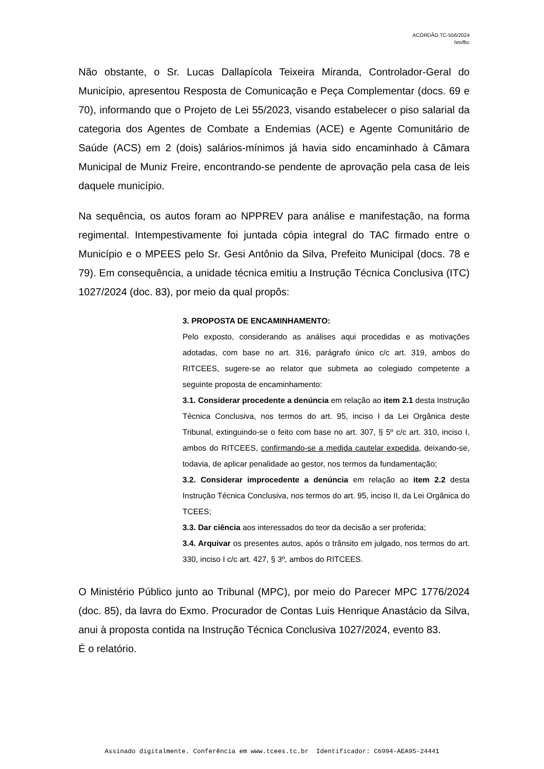ACÓRDÃO TC-556/2024
hm/fbc
Não obstante, o Sr. Lucas Dallapícola Teixeira Miranda, Controlador-Geral do Município, apresentou Resposta de Comunicação e Peça Complementar (docs. 69 e 70), informando que o Projeto de Lei 55/2023, visando estabelecer o piso salarial da categoria dos Agentes de Combate a Endemias (ACE) e Agente Comunitário de Saúde (ACS) em 2 (dois) salários-mínimos já havia sido encaminhado à Câmara Municipal de Muniz Freire, encontrando-se pendente de aprovação pela casa de leis daquele município.
Na sequência, os autos foram ao NPPREV para análise e manifestação, na forma regimental. Intempestivamente foi juntada cópia integral do TAC firmado entre o Município e o MPEES pelo Sr. Gesi Antônio da Silva, Prefeito Municipal (docs. 78 e 79). Em consequência, a unidade técnica emitiu a Instrução Técnica Conclusiva (ITC) 1027/2024 (doc. 83), por meio da qual propôs:
3. PROPOSTA DE ENCAMINHAMENTO:
Pelo exposto, considerando as análises aqui procedidas e as motivações adotadas, com base no art. 316, parágrafo único c/c art. 319, ambos do RITCEES, sugere-se ao relator que submeta ao colegiado competente a seguinte proposta de encaminhamento:
3.1. Considerar procedente a denúncia em relação ao item 2.1 desta Instrução Técnica Conclusiva, nos termos do art. 95, inciso I da Lei Orgânica deste Tribunal, extinguindo-se o feito com base no art. 307, § 5º c/c art. 310, inciso I, ambos do RITCEES, confirmando-se a medida cautelar expedida, deixando-se, todavia, de aplicar penalidade ao gestor, nos termos da fundamentação;
3.2. Considerar improcedente a denúncia em relação ao item 2.2 desta Instrução Técnica Conclusiva, nos termos do art. 95, inciso II, da Lei Orgânica do TCEES;
3.3. Dar ciência aos interessados do teor da decisão a ser proferida;
3.4. Arquivar os presentes autos, após o trânsito em julgado, nos termos do art. 330, inciso I c/c art. 427, § 3º, ambos do RITCEES.
O Ministério Público junto ao Tribunal (MPC), por meio do Parecer MPC 1776/2024 (doc. 85), da lavra do Exmo. Procurador de Contas Luis Henrique Anastácio da Silva, anui à proposta contida na Instrução Técnica Conclusiva 1027/2024, evento 83.
É o relatório.
Assinado digitalmente. Conferência em www.tcees.tc.br Identificador: C6994-AEA95-24441